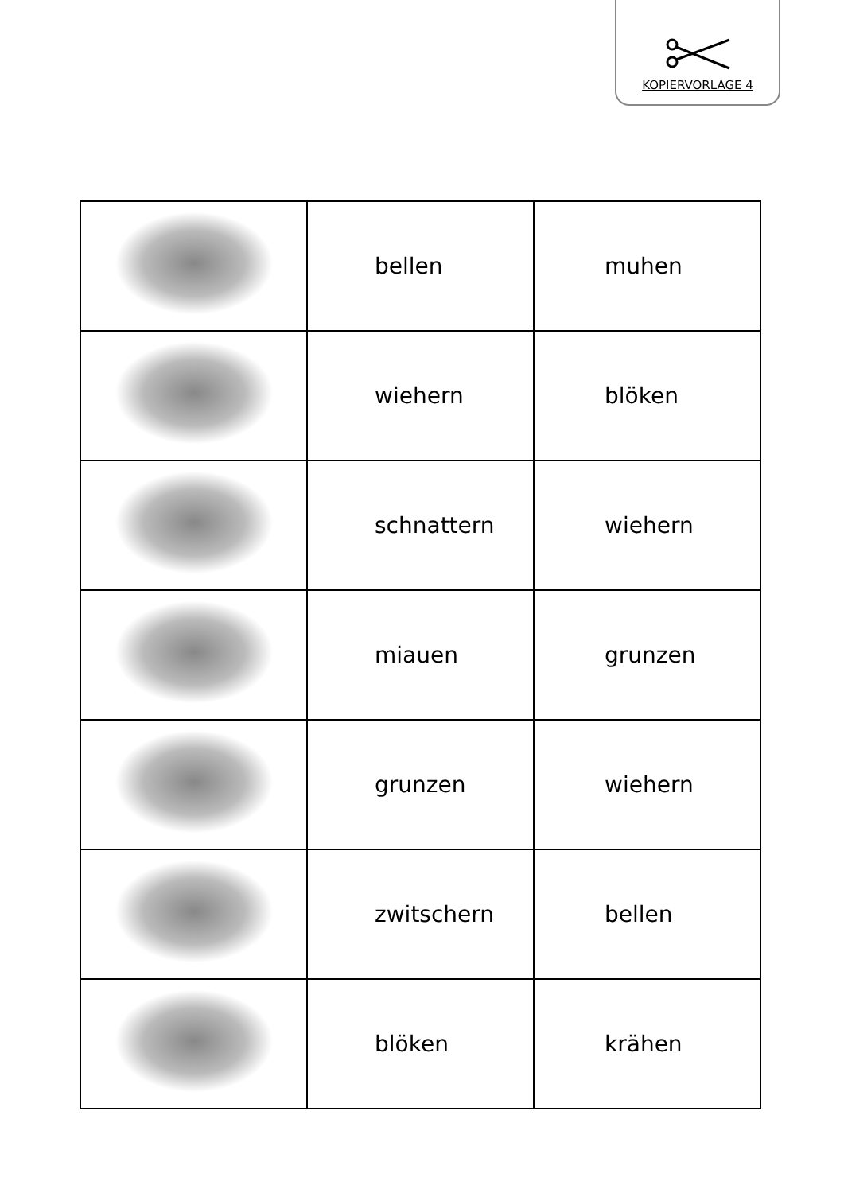KOPIERVORLAGE 4
| | bellen | muhen |
| | wiehern | blöken |
| | schnattern | wiehern |
| | miauen | grunzen |
| | grunzen | wiehern |
| | zwitschern | bellen |
| | blöken | krähen |